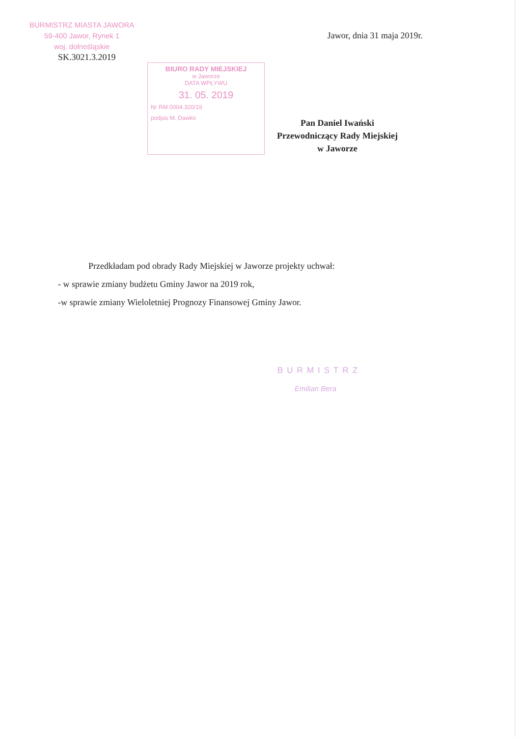BURMISTRZ MIASTA JAWORA
59-400 Jawor, Rynek 1
woj. dolnośląskie
SK.3021.3.2019
Jawor, dnia 31 maja 2019r.
BIURO RADY MIEJSKIEJ
w Jaworze
DATA WPŁYWU
31. 05. 2019
Nr RM.0004.320/19
podpis M. Dawko
Pan Daniel Iwański
Przewodniczący Rady Miejskiej
w Jaworze
Przedkładam pod obrady Rady Miejskiej w Jaworze projekty uchwał:
- w sprawie zmiany budżetu Gminy Jawor na 2019 rok,
-w sprawie zmiany Wieloletniej Prognozy Finansowej Gminy Jawor.
BURMISTRZ
Emilian Bera